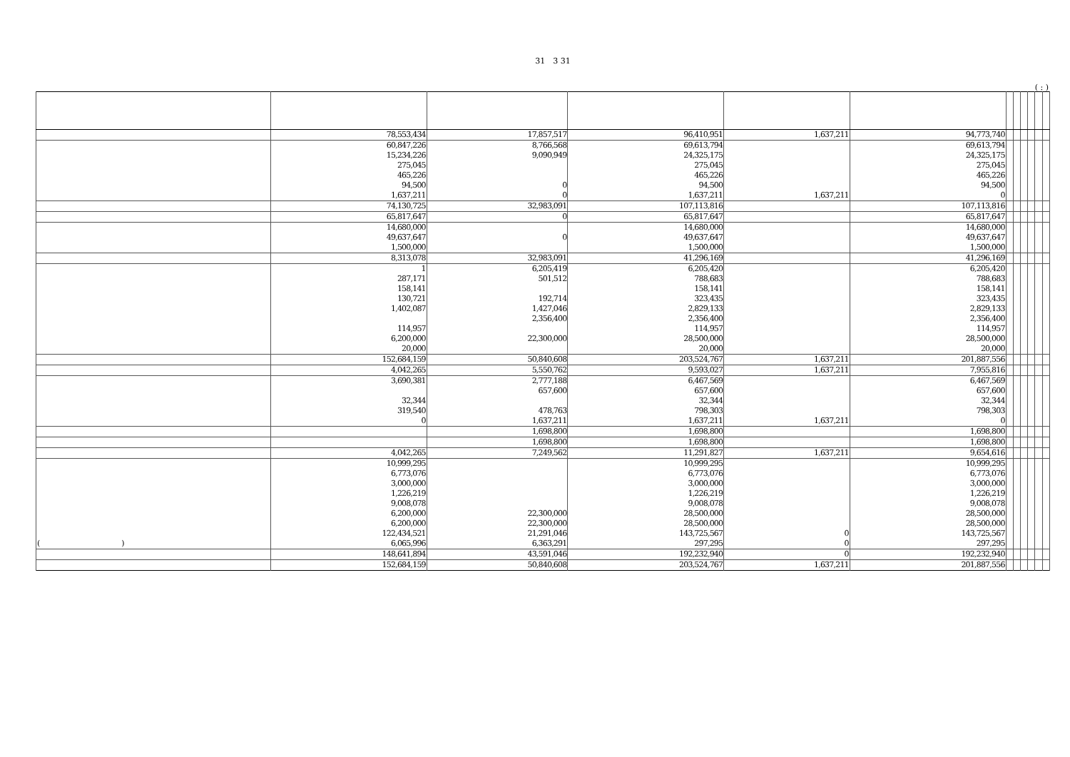31　3 31
( : )
| | 78,553,434 | 17,857,517 | 96,410,951 | 1,637,211 | 94,773,740 | | | | | | |
| | 60,847,226 | 8,766,568 | 69,613,794 | | 69,613,794 | | | | | | |
| | 15,234,226 | 9,090,949 | 24,325,175 | | 24,325,175 | | | | | | |
| | 275,045 | | 275,045 | | 275,045 | | | | | | |
| | 465,226 | | 465,226 | | 465,226 | | | | | | |
| | 94,500 | 0 | 94,500 | | 94,500 | | | | | | |
| | 1,637,211 | 0 | 1,637,211 | 1,637,211 | 0 | | | | | | |
| | 74,130,725 | 32,983,091 | 107,113,816 | | 107,113,816 | | | | | | |
| | 65,817,647 | 0 | 65,817,647 | | 65,817,647 | | | | | | |
| | 14,680,000 | | 14,680,000 | | 14,680,000 | | | | | | |
| | 49,637,647 | 0 | 49,637,647 | | 49,637,647 | | | | | | |
| | 1,500,000 | | 1,500,000 | | 1,500,000 | | | | | | |
| | 8,313,078 | 32,983,091 | 41,296,169 | | 41,296,169 | | | | | | |
| | 1 | 6,205,419 | 6,205,420 | | 6,205,420 | | | | | | |
| | 287,171 | 501,512 | 788,683 | | 788,683 | | | | | | |
| | 158,141 | | 158,141 | | 158,141 | | | | | | |
| | 130,721 | 192,714 | 323,435 | | 323,435 | | | | | | |
| | 1,402,087 | 1,427,046 | 2,829,133 | | 2,829,133 | | | | | | |
| | | 2,356,400 | 2,356,400 | | 2,356,400 | | | | | | |
| | 114,957 | | 114,957 | | 114,957 | | | | | | |
| | 6,200,000 | 22,300,000 | 28,500,000 | | 28,500,000 | | | | | | |
| | 20,000 | | 20,000 | | 20,000 | | | | | | |
| | 152,684,159 | 50,840,608 | 203,524,767 | 1,637,211 | 201,887,556 | | | | | | |
| | 4,042,265 | 5,550,762 | 9,593,027 | 1,637,211 | 7,955,816 | | | | | | |
| | 3,690,381 | 2,777,188 | 6,467,569 | | 6,467,569 | | | | | | |
| | | 657,600 | 657,600 | | 657,600 | | | | | | |
| | 32,344 | | 32,344 | | 32,344 | | | | | | |
| | 319,540 | 478,763 | 798,303 | | 798,303 | | | | | | |
| | 0 | 1,637,211 | 1,637,211 | 1,637,211 | 0 | | | | | | |
| | | 1,698,800 | 1,698,800 | | 1,698,800 | | | | | | |
| | | 1,698,800 | 1,698,800 | | 1,698,800 | | | | | | |
| | 4,042,265 | 7,249,562 | 11,291,827 | 1,637,211 | 9,654,616 | | | | | | |
| | 10,999,295 | | 10,999,295 | | 10,999,295 | | | | | | |
| | 6,773,076 | | 6,773,076 | | 6,773,076 | | | | | | |
| | 3,000,000 | | 3,000,000 | | 3,000,000 | | | | | | |
| | 1,226,219 | | 1,226,219 | | 1,226,219 | | | | | | |
| | 9,008,078 | | 9,008,078 | | 9,008,078 | | | | | | |
| | 6,200,000 | 22,300,000 | 28,500,000 | | 28,500,000 | | | | | | |
| | 6,200,000 | 22,300,000 | 28,500,000 | | 28,500,000 | | | | | | |
| | 122,434,521 | 21,291,046 | 143,725,567 | 0 | 143,725,567 | | | | | | |
| ( ) | 6,065,996 | 6,363,291 | 297,295 | 0 | 297,295 | | | | | | |
| | 148,641,894 | 43,591,046 | 192,232,940 | 0 | 192,232,940 | | | | | | |
| | 152,684,159 | 50,840,608 | 203,524,767 | 1,637,211 | 201,887,556 | | | | | | |